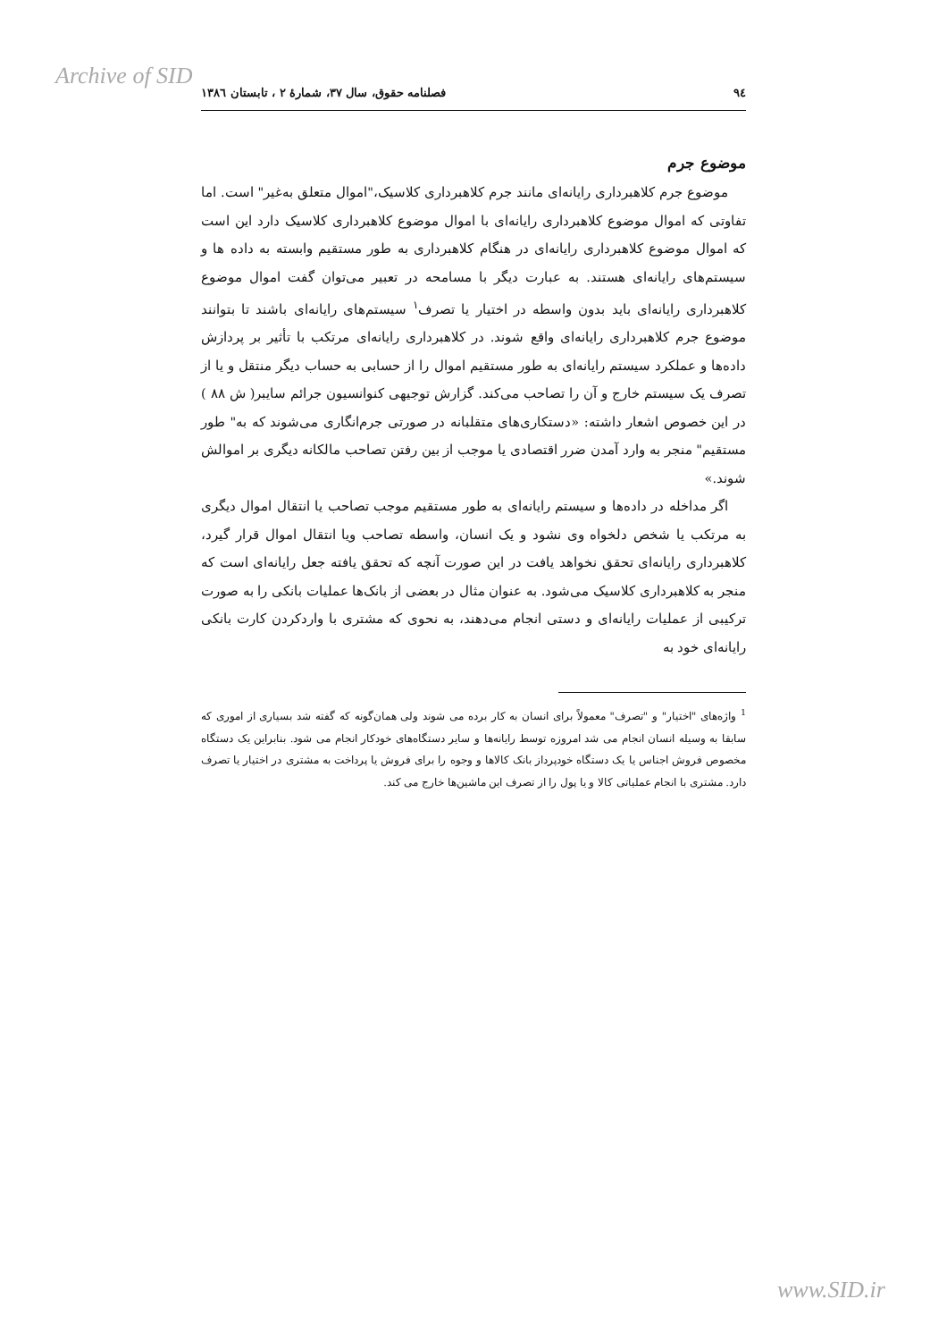Archive of SID
۹٤ فصلنامه حقوق، سال ۳۷، شمارهٔ ۲ ، تابستان ۱۳۸٦
موضوع جرم
موضوع جرم کلاهبرداری رایانه‌ای مانند جرم کلاهبرداری کلاسیک،"اموال متعلق به‌غیر" است. اما تفاوتی که اموال موضوع کلاهبرداری رایانه‌ای با اموال موضوع کلاهبرداری کلاسیک دارد این است که اموال موضوع کلاهبرداری رایانه‌ای در هنگام کلاهبرداری به طور مستقیم وابسته به داده ها و سیستم‌های رایانه‌ای هستند. به عبارت دیگر با مسامحه در تعبیر می‌توان گفت اموال موضوع کلاهبرداری رایانه‌ای باید بدون واسطه در اختیار یا تصرف<sup>۱</sup> سیستم‌های رایانه‌ای باشند تا بتوانند موضوع جرم کلاهبرداری رایانه‌ای واقع شوند. در کلاهبرداری رایانه‌ای مرتکب با تأثیر بر پردازش داده‌ها و عملکرد سیستم رایانه‌ای به طور مستقیم اموال را از حسابی به حساب دیگر منتقل و یا از تصرف یک سیستم خارج و آن را تصاحب می‌کند. گزارش توجیهی کنوانسیون جرائم سایبر( ش ۸۸ ) در این خصوص اشعار داشته: «دستکاری‌های متقلبانه در صورتی جرم‌انگاری می‌شوند که به" طور مستقیم" منجر به وارد آمدن ضرر اقتصادی یا موجب از بین رفتن تصاحب مالکانه دیگری بر اموالش شوند.»
اگر مداخله در داده‌ها و سیستم رایانه‌ای به طور مستقیم موجب تصاحب یا انتقال اموال دیگری به مرتکب یا شخص دلخواه وی نشود و یک انسان، واسطه تصاحب ویا انتقال اموال قرار گیرد، کلاهبرداری رایانه‌ای تحقق نخواهد یافت در این صورت آنچه که تحقق یافته جعل رایانه‌ای است که منجر به کلاهبرداری کلاسیک می‌شود. به عنوان مثال در بعضی از بانک‌ها عملیات بانکی را به صورت ترکیبی از عملیات رایانه‌ای و دستی انجام می‌دهند، به نحوی که مشتری با واردکردن کارت بانکی رایانه‌ای خود به
<sup>1</sup> واژه‌های "اختیار" و "تصرف" معمولاً برای انسان به کار برده می شوند ولی همان‌گونه که گفته شد بسیاری از اموری که سابقا به وسیله انسان انجام می شد امروزه توسط رایانه‌ها و سایر دستگاه‌های خودکار انجام می شود. بنابراین یک دستگاه مخصوص فروش اجناس یا یک دستگاه خودپرداز بانک کالاها و وجوه را برای فروش یا پرداخت به مشتری در اختیار یا تصرف دارد. مشتری با انجام عملیاتی کالا و یا پول را از تصرف این ماشین‌ها خارج می کند.
www.SID.ir